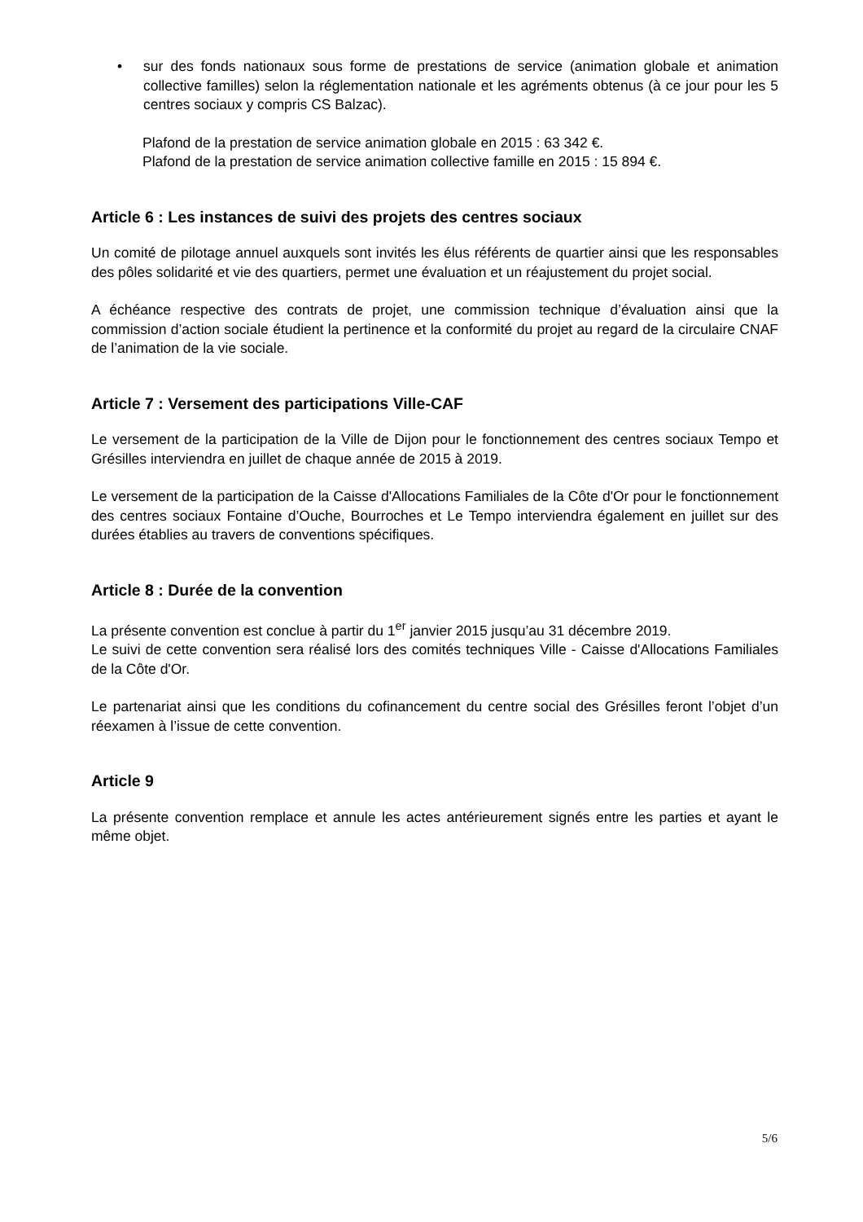• sur des fonds nationaux sous forme de prestations de service (animation globale et animation collective familles) selon la réglementation nationale et les agréments obtenus (à ce jour pour les 5 centres sociaux y compris CS Balzac).
Plafond de la prestation de service animation globale en 2015 : 63 342 €.
Plafond de la prestation de service animation collective famille en 2015 : 15 894 €.
Article 6 : Les instances de suivi des projets des centres sociaux
Un comité de pilotage annuel auxquels sont invités les élus référents de quartier ainsi que les responsables des pôles solidarité et vie des quartiers, permet une évaluation et un réajustement du projet social.
A échéance respective des contrats de projet, une commission technique d’évaluation ainsi que la commission d’action sociale étudient la pertinence et la conformité du projet au regard de la circulaire CNAF de l’animation de la vie sociale.
Article 7 : Versement des participations Ville-CAF
Le versement de la participation de la Ville de Dijon pour le fonctionnement des centres sociaux Tempo et Grésilles interviendra en juillet de chaque année de 2015 à 2019.
Le versement de la participation de la Caisse d'Allocations Familiales de la Côte d'Or pour le fonctionnement des centres sociaux Fontaine d’Ouche, Bourroches et Le Tempo interviendra également en juillet sur des durées établies au travers de conventions spécifiques.
Article 8 : Durée de la convention
La présente convention est conclue à partir du 1<sup>er</sup> janvier 2015 jusqu’au 31 décembre 2019.
Le suivi de cette convention sera réalisé lors des comités techniques Ville - Caisse d'Allocations Familiales de la Côte d'Or.
Le partenariat ainsi que les conditions du cofinancement du centre social des Grésilles feront l’objet d’un réexamen à l’issue de cette convention.
Article 9
La présente convention remplace et annule les actes antérieurement signés entre les parties et ayant le même objet.
5/6